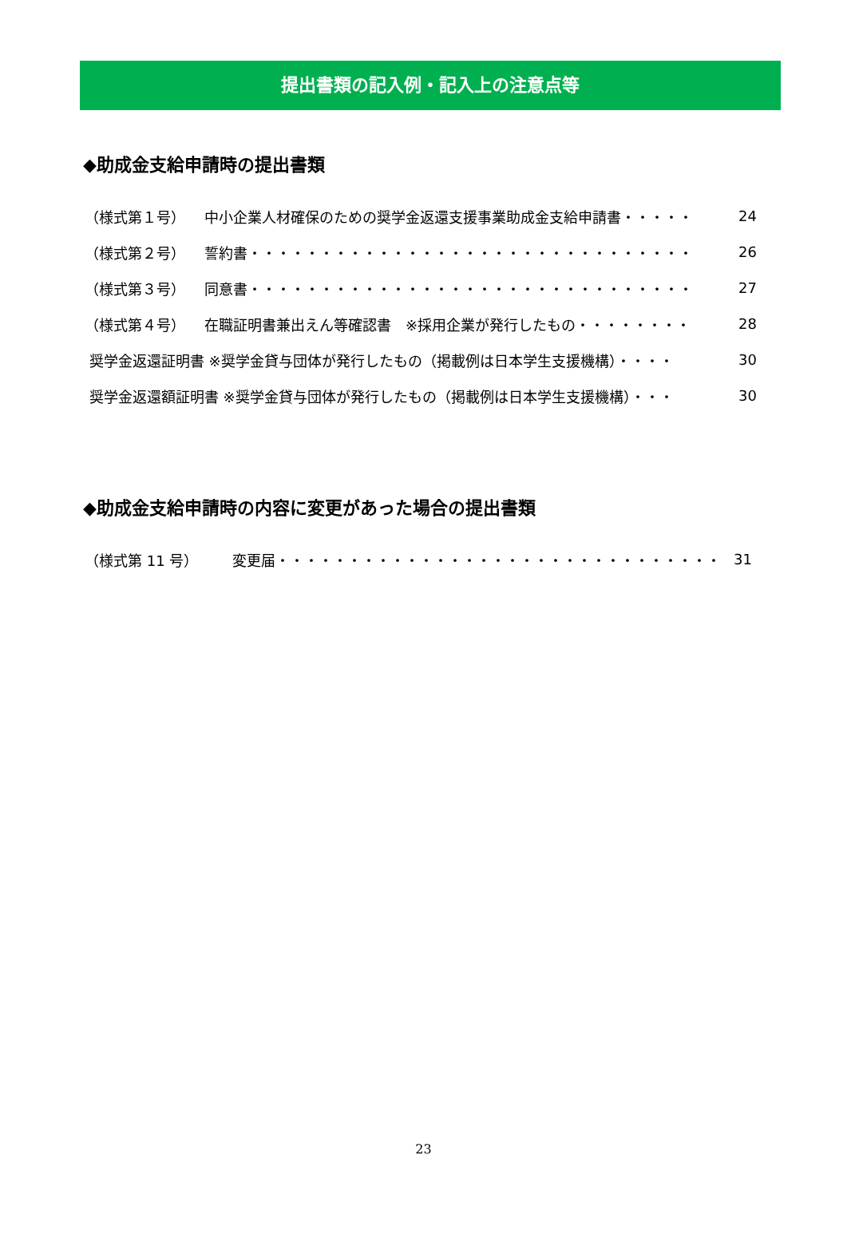提出書類の記入例・記入上の注意点等
◆助成金支給申請時の提出書類
（様式第１号） 中小企業人材確保のための奨学金返還支援事業助成金支給申請書・・・・・ 24
（様式第２号） 誓約書・・・・・・・・・・・・・・・・・・・・・・・・・・・・・・・ 26
（様式第３号） 同意書・・・・・・・・・・・・・・・・・・・・・・・・・・・・・・・ 27
（様式第４号） 在職証明書兼出えん等確認書　※採用企業が発行したもの・・・・・・・・ 28
奨学金返還証明書 ※奨学金貸与団体が発行したもの（掲載例は日本学生支援機構）・・・・ 30
奨学金返還額証明書 ※奨学金貸与団体が発行したもの（掲載例は日本学生支援機構）・・・ 30
◆助成金支給申請時の内容に変更があった場合の提出書類
（様式第 11 号） 変更届・・・・・・・・・・・・・・・・・・・・・・・・・・・・・・・ 31
23